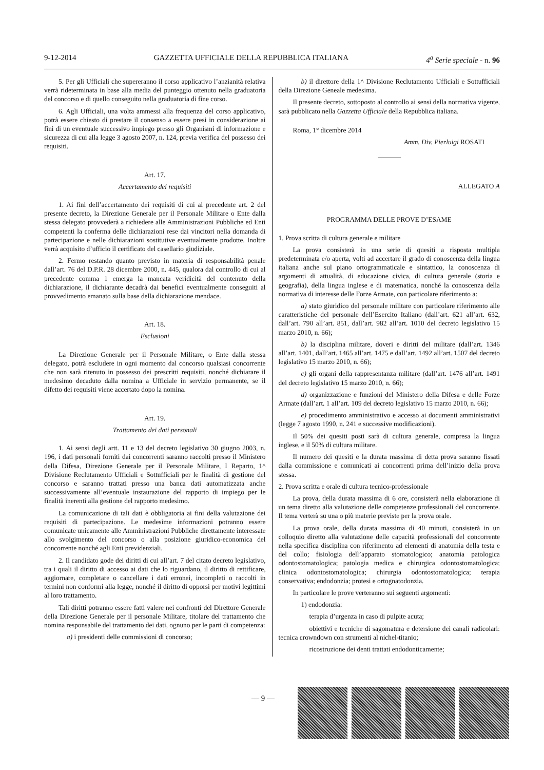9-12-2014 GAZZETTA UFFICIALE DELLA REPUBBLICA ITALIANA 4<sup>a</sup> Serie speciale - n. 96
5. Per gli Ufficiali che supereranno il corso applicativo l’anzianità relativa verrà rideterminata in base alla media del punteggio ottenuto nella graduatoria del concorso e di quello conseguito nella graduatoria di fine corso.
6. Agli Ufficiali, una volta ammessi alla frequenza del corso applicativo, potrà essere chiesto di prestare il consenso a essere presi in considerazione ai fini di un eventuale successivo impiego presso gli Organismi di informazione e sicurezza di cui alla legge 3 agosto 2007, n. 124, previa verifica del possesso dei requisiti.
Art. 17.
Accertamento dei requisiti
1. Ai fini dell’accertamento dei requisiti di cui al precedente art. 2 del presente decreto, la Direzione Generale per il Personale Militare o Ente dalla stessa delegato provvederà a richiedere alle Amministrazioni Pubbliche ed Enti competenti la conferma delle dichiarazioni rese dai vincitori nella domanda di partecipazione e nelle dichiarazioni sostitutive eventualmente prodotte. Inoltre verrà acquisito d’ufficio il certificato del casellario giudiziale.
2. Fermo restando quanto previsto in materia di responsabilità penale dall’art. 76 del D.P.R. 28 dicembre 2000, n. 445, qualora dal controllo di cui al precedente comma 1 emerga la mancata veridicità del contenuto della dichiarazione, il dichiarante decadrà dai benefici eventualmente conseguiti al provvedimento emanato sulla base della dichiarazione mendace.
Art. 18.
Esclusioni
La Direzione Generale per il Personale Militare, o Ente dalla stessa delegato, potrà escludere in ogni momento dal concorso qualsiasi concorrente che non sarà ritenuto in possesso dei prescritti requisiti, nonché dichiarare il medesimo decaduto dalla nomina a Ufficiale in servizio permanente, se il difetto dei requisiti viene accertato dopo la nomina.
Art. 19.
Trattamento dei dati personali
1. Ai sensi degli artt. 11 e 13 del decreto legislativo 30 giugno 2003, n. 196, i dati personali forniti dai concorrenti saranno raccolti presso il Ministero della Difesa, Direzione Generale per il Personale Militare, I Reparto, 1^ Divisione Reclutamento Ufficiali e Sottufficiali per le finalità di gestione del concorso e saranno trattati presso una banca dati automatizzata anche successivamente all’eventuale instaurazione del rapporto di impiego per le finalità inerenti alla gestione del rapporto medesimo.
La comunicazione di tali dati è obbligatoria ai fini della valutazione dei requisiti di partecipazione. Le medesime informazioni potranno essere comunicate unicamente alle Amministrazioni Pubbliche direttamente interessate allo svolgimento del concorso o alla posizione giuridico-economica del concorrente nonché agli Enti previdenziali.
2. Il candidato gode dei diritti di cui all’art. 7 del citato decreto legislativo, tra i quali il diritto di accesso ai dati che lo riguardano, il diritto di rettificare, aggiornare, completare o cancellare i dati erronei, incompleti o raccolti in termini non conformi alla legge, nonché il diritto di opporsi per motivi legittimi al loro trattamento.
Tali diritti potranno essere fatti valere nei confronti del Direttore Generale della Direzione Generale per il personale Militare, titolare del trattamento che nomina responsabile del trattamento dei dati, ognuno per le parti di competenza:
a) i presidenti delle commissioni di concorso;
b) il direttore della 1^ Divisione Reclutamento Ufficiali e Sottufficiali della Direzione Geneale medesima.
Il presente decreto, sottoposto al controllo ai sensi della normativa vigente, sarà pubblicato nella Gazzetta Ufficiale della Repubblica italiana.
Roma, 1° dicembre 2014
Amm. Div. Pierluigi ROSATI
ALLEGATO A
PROGRAMMA DELLE PROVE D’ESAME
1. Prova scritta di cultura generale e militare
La prova consisterà in una serie di quesiti a risposta multipla predeterminata e/o aperta, volti ad accertare il grado di conoscenza della lingua italiana anche sul piano ortogrammaticale e sintattico, la conoscenza di argomenti di attualità, di educazione civica, di cultura generale (storia e geografia), della lingua inglese e di matematica, nonché la conoscenza della normativa di interesse delle Forze Armate, con particolare riferimento a:
a) stato giuridico del personale militare con particolare riferimento alle caratteristiche del personale dell’Esercito Italiano (dall’art. 621 all’art. 632, dall’art. 790 all’art. 851, dall’art. 982 all’art. 1010 del decreto legislativo 15 marzo 2010, n. 66);
b) la disciplina militare, doveri e diritti del militare (dall’art. 1346 all’art. 1401, dall’art. 1465 all’art. 1475 e dall’art. 1492 all’art. 1507 del decreto legislativo 15 marzo 2010, n. 66);
c) gli organi della rappresentanza militare (dall’art. 1476 all’art. 1491 del decreto legislativo 15 marzo 2010, n. 66);
d) organizzazione e funzioni del Ministero della Difesa e delle Forze Armate (dall’art. 1 all’art. 109 del decreto legislativo 15 marzo 2010, n. 66);
e) procedimento amministrativo e accesso ai documenti amministrativi (legge 7 agosto 1990, n. 241 e successive modificazioni).
Il 50% dei quesiti posti sarà di cultura generale, compresa la lingua inglese, e il 50% di cultura militare.
Il numero dei quesiti e la durata massima di detta prova saranno fissati dalla commissione e comunicati ai concorrenti prima dell’inizio della prova stessa.
2. Prova scritta e orale di cultura tecnico-professionale
La prova, della durata massima di 6 ore, consisterà nella elaborazione di un tema diretto alla valutazione delle competenze professionali del concorrente. Il tema verterà su una o più materie previste per la prova orale.
La prova orale, della durata massima di 40 minuti, consisterà in un colloquio diretto alla valutazione delle capacità professionali del concorrente nella specifica disciplina con riferimento ad elementi di anatomia della testa e del collo; fisiologia dell’apparato stomatologico; anatomia patologica odontostomatologica; patologia medica e chirurgica odontostomatologica; clinica odontostomatologica; chirurgia odontostomatologica; terapia conservativa; endodonzia; protesi e ortognatodonzia.
In particolare le prove verteranno sui seguenti argomenti:
1) endodonzia:
terapia d’urgenza in caso di pulpite acuta;
obiettivi e tecniche di sagomatura e detersione dei canali radicolari: tecnica crowndown con strumenti al nichel-titanio;
ricostruzione dei denti trattati endodonticamente;
— 9 —